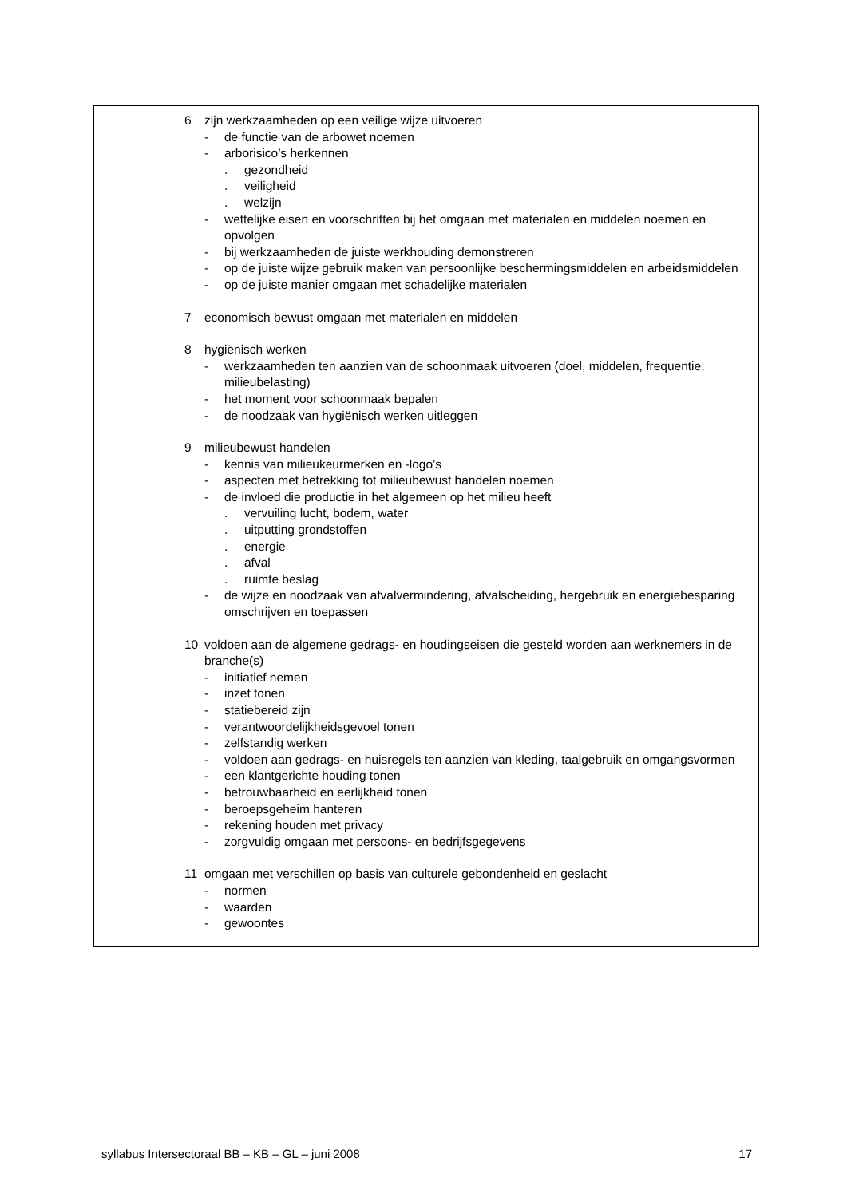| | 6 zijn werkzaamheden op een veilige wijze uitvoeren - de functie van de arbowet noemen - arborisico’s herkennen . gezondheid . veiligheid . welzijn - wettelijke eisen en voorschriften bij het omgaan met materialen en middelen noemen en opvolgen - bij werkzaamheden de juiste werkhouding demonstreren - op de juiste wijze gebruik maken van persoonlijke beschermingsmiddelen en arbeidsmiddelen - op de juiste manier omgaan met schadelijke materialen 7 economisch bewust omgaan met materialen en middelen 8 hygiënisch werken - werkzaamheden ten aanzien van de schoonmaak uitvoeren (doel, middelen, frequentie, milieubelasting) - het moment voor schoonmaak bepalen - de noodzaak van hygiënisch werken uitleggen 9 milieubewust handelen - kennis van milieukeurmerken en -logo’s - aspecten met betrekking tot milieubewust handelen noemen - de invloed die productie in het algemeen op het milieu heeft . vervuiling lucht, bodem, water . uitputting grondstoffen . energie . afval . ruimte beslag - de wijze en noodzaak van afvalvermindering, afvalscheiding, hergebruik en energiebesparing omschrijven en toepassen 10 voldoen aan de algemene gedrags- en houdingseisen die gesteld worden aan werknemers in de branche(s) - initiatief nemen - inzet tonen - statiebereid zijn - verantwoordelijkheidsgevoel tonen - zelfstandig werken - voldoen aan gedrags- en huisregels ten aanzien van kleding, taalgebruik en omgangsvormen - een klantgerichte houding tonen - betrouwbaarheid en eerlijkheid tonen - beroepsgeheim hanteren - rekening houden met privacy - zorgvuldig omgaan met persoons- en bedrijfsgegevens 11 omgaan met verschillen op basis van culturele gebondenheid en geslacht - normen - waarden - gewoontes |
syllabus Intersectoraal BB – KB – GL – juni 2008 17